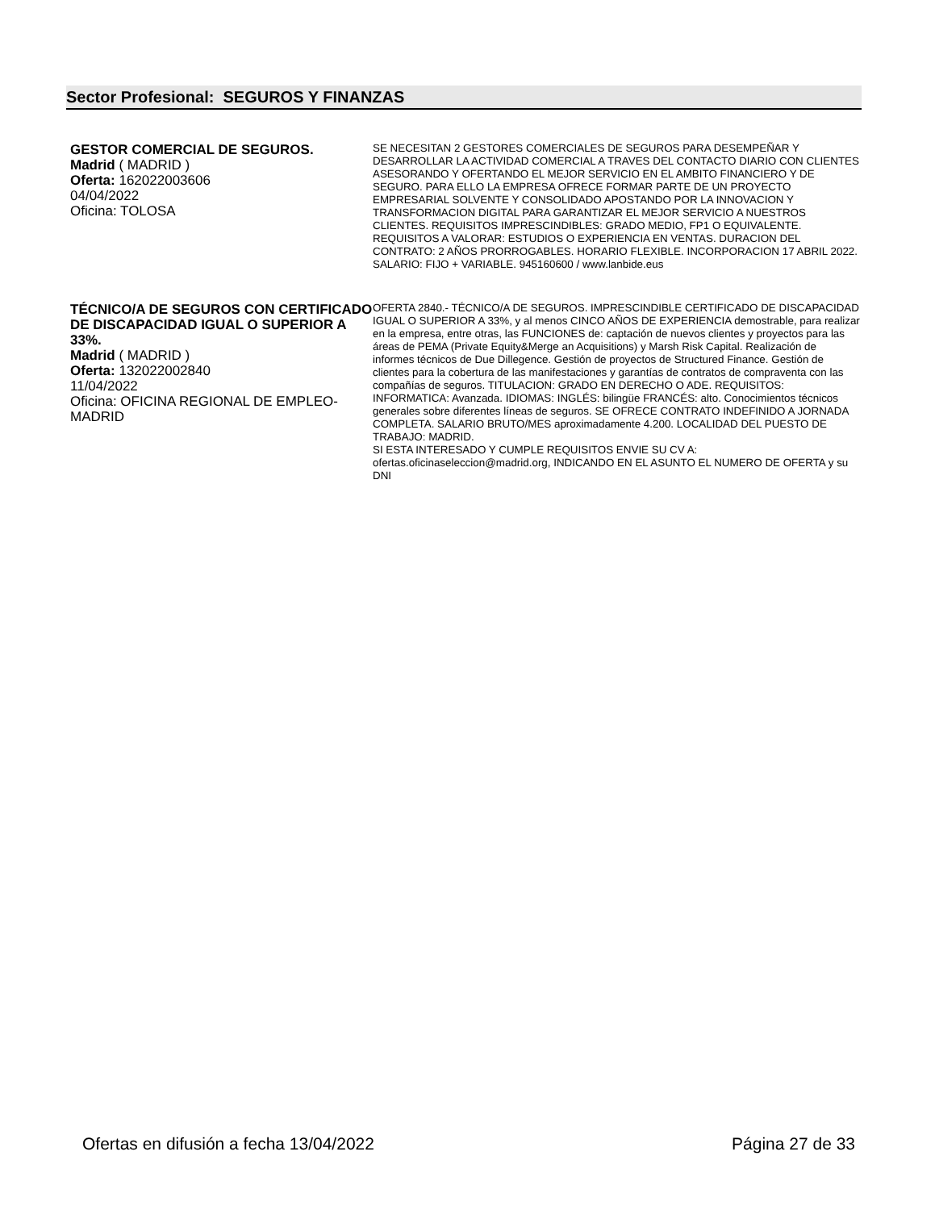Sector Profesional: SEGUROS Y FINANZAS
GESTOR COMERCIAL DE SEGUROS.
Madrid ( MADRID )
Oferta: 162022003606
04/04/2022
Oficina: TOLOSA
SE NECESITAN 2 GESTORES COMERCIALES DE SEGUROS PARA DESEMPEÑAR Y DESARROLLAR LA ACTIVIDAD COMERCIAL A TRAVES DEL CONTACTO DIARIO CON CLIENTES ASESORANDO Y OFERTANDO EL MEJOR SERVICIO EN EL AMBITO FINANCIERO Y DE SEGURO. PARA ELLO LA EMPRESA OFRECE FORMAR PARTE DE UN PROYECTO EMPRESARIAL SOLVENTE Y CONSOLIDADO APOSTANDO POR LA INNOVACION Y TRANSFORMACION DIGITAL PARA GARANTIZAR EL MEJOR SERVICIO A NUESTROS CLIENTES. REQUISITOS IMPRESCINDIBLES: GRADO MEDIO, FP1 O EQUIVALENTE. REQUISITOS A VALORAR: ESTUDIOS O EXPERIENCIA EN VENTAS. DURACION DEL CONTRATO: 2 AÑOS PRORROGABLES. HORARIO FLEXIBLE. INCORPORACION 17 ABRIL 2022. SALARIO: FIJO + VARIABLE. 945160600 / www.lanbide.eus
TÉCNICO/A DE SEGUROS CON CERTIFICADO DE DISCAPACIDAD IGUAL O SUPERIOR A 33%.
Madrid ( MADRID )
Oferta: 132022002840
11/04/2022
Oficina: OFICINA REGIONAL DE EMPLEO-MADRID
OFERTA 2840.- TÉCNICO/A DE SEGUROS. IMPRESCINDIBLE CERTIFICADO DE DISCAPACIDAD IGUAL O SUPERIOR A 33%, y al menos CINCO AÑOS DE EXPERIENCIA demostrable, para realizar en la empresa, entre otras, las FUNCIONES de: captación de nuevos clientes y proyectos para las áreas de PEMA (Private Equity&Merge an Acquisitions) y Marsh Risk Capital. Realización de informes técnicos de Due Dillegence. Gestión de proyectos de Structured Finance. Gestión de clientes para la cobertura de las manifestaciones y garantías de contratos de compraventa con las compañías de seguros. TITULACION: GRADO EN DERECHO O ADE. REQUISITOS: INFORMATICA: Avanzada. IDIOMAS: INGLÉS: bilingüe FRANCÉS: alto. Conocimientos técnicos generales sobre diferentes líneas de seguros. SE OFRECE CONTRATO INDEFINIDO A JORNADA COMPLETA. SALARIO BRUTO/MES aproximadamente 4.200. LOCALIDAD DEL PUESTO DE TRABAJO: MADRID.
SI ESTA INTERESADO Y CUMPLE REQUISITOS ENVIE SU CV A: ofertas.oficinaseleccion@madrid.org, INDICANDO EN EL ASUNTO EL NUMERO DE OFERTA y su DNI
Ofertas en difusión a fecha 13/04/2022 Página 27 de 33